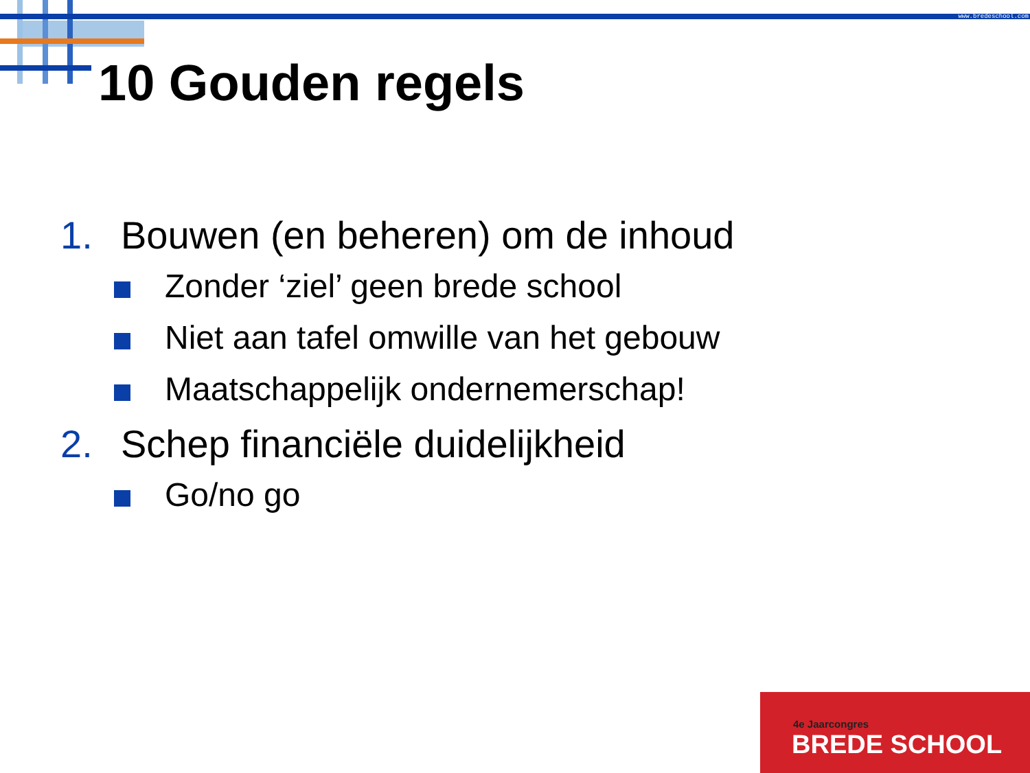www.bredeschool.com
10 Gouden regels
1. Bouwen (en beheren) om de inhoud
Zonder ‘ziel’ geen brede school
Niet aan tafel omwille van het gebouw
Maatschappelijk ondernemerschap!
2. Schep financiële duidelijkheid
Go/no go
4e Jaarcongres
BREDE SCHOOL